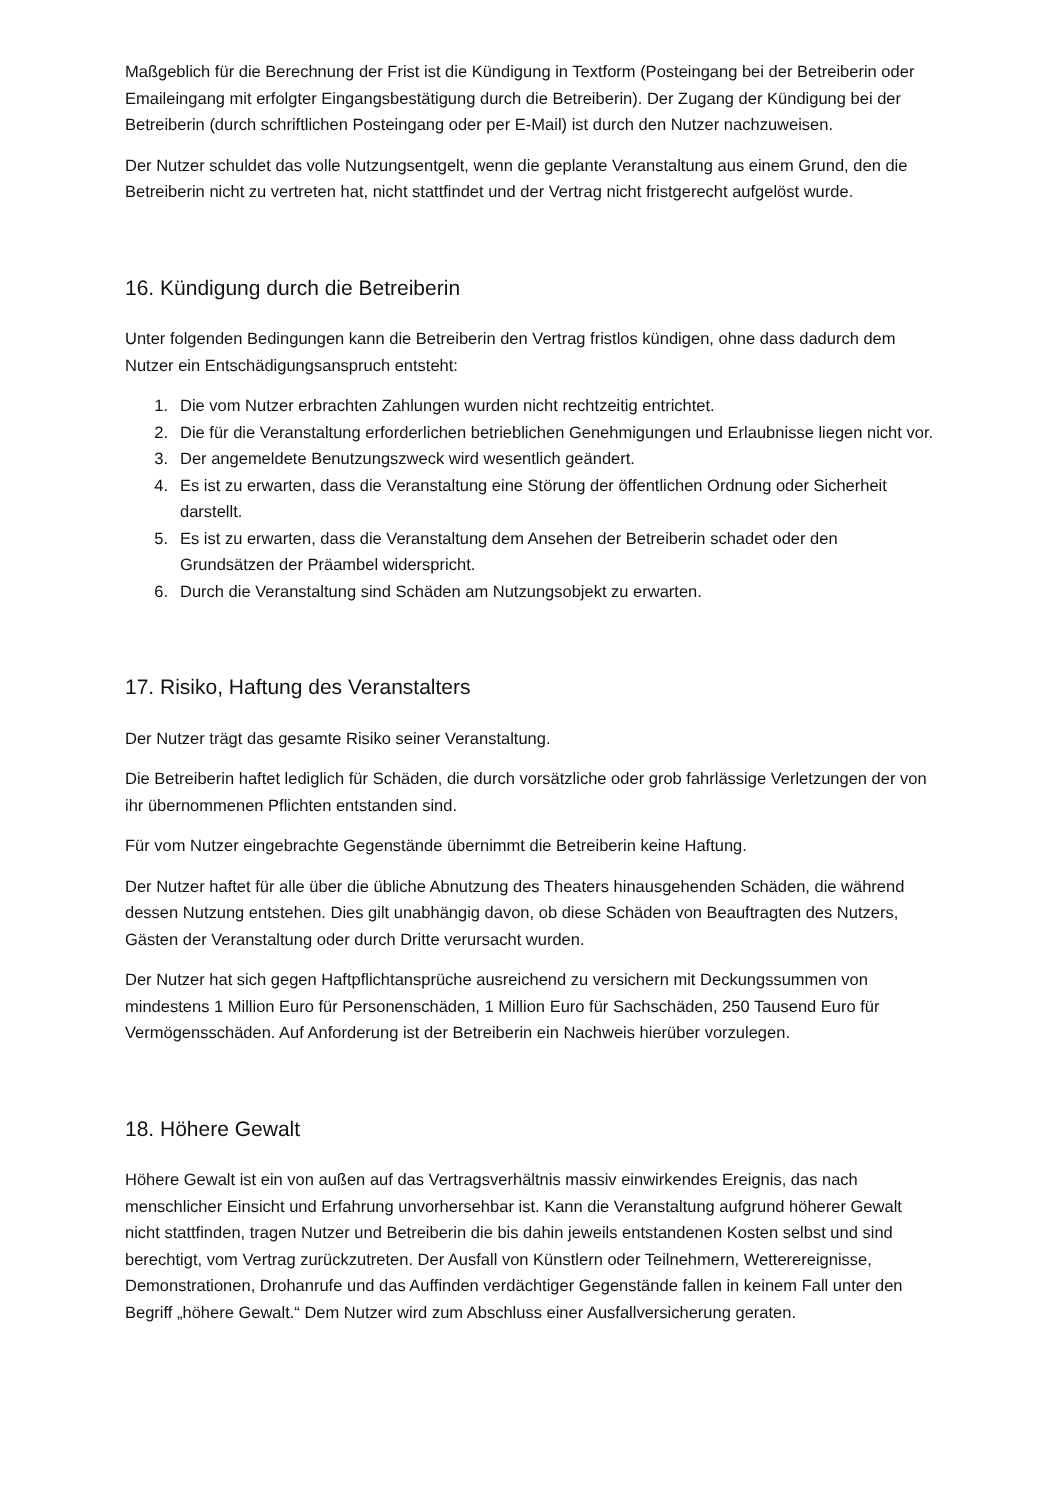Maßgeblich für die Berechnung der Frist ist die Kündigung in Textform (Posteingang bei der Betreiberin oder Emaileingang mit erfolgter Eingangsbestätigung durch die Betreiberin). Der Zugang der Kündigung bei der Betreiberin (durch schriftlichen Posteingang oder per E-Mail) ist durch den Nutzer nachzuweisen.
Der Nutzer schuldet das volle Nutzungsentgelt, wenn die geplante Veranstaltung aus einem Grund, den die Betreiberin nicht zu vertreten hat, nicht stattfindet und der Vertrag nicht fristgerecht aufgelöst wurde.
16. Kündigung durch die Betreiberin
Unter folgenden Bedingungen kann die Betreiberin den Vertrag fristlos kündigen, ohne dass dadurch dem Nutzer ein Entschädigungsanspruch entsteht:
1. Die vom Nutzer erbrachten Zahlungen wurden nicht rechtzeitig entrichtet.
2. Die für die Veranstaltung erforderlichen betrieblichen Genehmigungen und Erlaubnisse liegen nicht vor.
3. Der angemeldete Benutzungszweck wird wesentlich geändert.
4. Es ist zu erwarten, dass die Veranstaltung eine Störung der öffentlichen Ordnung oder Sicherheit darstellt.
5. Es ist zu erwarten, dass die Veranstaltung dem Ansehen der Betreiberin schadet oder den Grundsätzen der Präambel widerspricht.
6. Durch die Veranstaltung sind Schäden am Nutzungsobjekt zu erwarten.
17. Risiko, Haftung des Veranstalters
Der Nutzer trägt das gesamte Risiko seiner Veranstaltung.
Die Betreiberin haftet lediglich für Schäden, die durch vorsätzliche oder grob fahrlässige Verletzungen der von ihr übernommenen Pflichten entstanden sind.
Für vom Nutzer eingebrachte Gegenstände übernimmt die Betreiberin keine Haftung.
Der Nutzer haftet für alle über die übliche Abnutzung des Theaters hinausgehenden Schäden, die während dessen Nutzung entstehen. Dies gilt unabhängig davon, ob diese Schäden von Beauftragten des Nutzers, Gästen der Veranstaltung oder durch Dritte verursacht wurden.
Der Nutzer hat sich gegen Haftpflichtansprüche ausreichend zu versichern mit Deckungssummen von mindestens 1 Million Euro für Personenschäden, 1 Million Euro für Sachschäden, 250 Tausend Euro für Vermögensschäden. Auf Anforderung ist der Betreiberin ein Nachweis hierüber vorzulegen.
18. Höhere Gewalt
Höhere Gewalt ist ein von außen auf das Vertragsverhältnis massiv einwirkendes Ereignis, das nach menschlicher Einsicht und Erfahrung unvorhersehbar ist. Kann die Veranstaltung aufgrund höherer Gewalt nicht stattfinden, tragen Nutzer und Betreiberin die bis dahin jeweils entstandenen Kosten selbst und sind berechtigt, vom Vertrag zurückzutreten. Der Ausfall von Künstlern oder Teilnehmern, Wetterereignisse, Demonstrationen, Drohanrufe und das Auffinden verdächtiger Gegenstände fallen in keinem Fall unter den Begriff „höhere Gewalt.“ Dem Nutzer wird zum Abschluss einer Ausfallversicherung geraten.